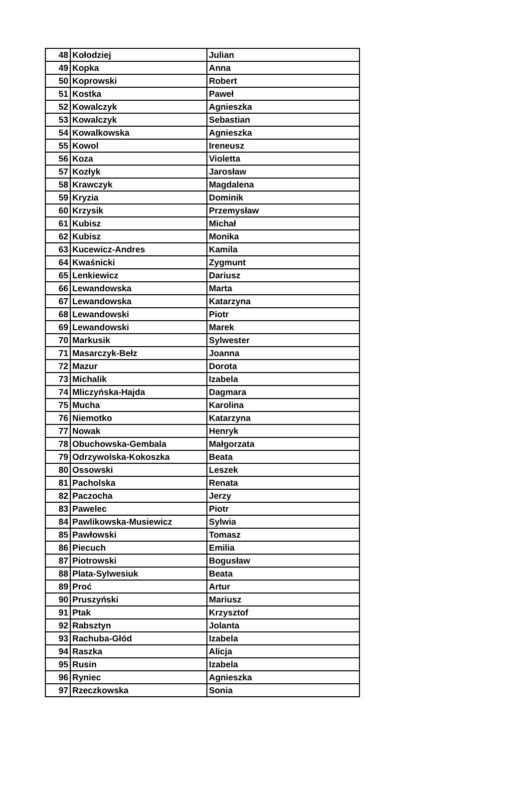| 48 | Kołodziej | Julian |
| 49 | Kopka | Anna |
| 50 | Koprowski | Robert |
| 51 | Kostka | Paweł |
| 52 | Kowalczyk | Agnieszka |
| 53 | Kowalczyk | Sebastian |
| 54 | Kowalkowska | Agnieszka |
| 55 | Kowol | Ireneusz |
| 56 | Koza | Violetta |
| 57 | Kozłyk | Jarosław |
| 58 | Krawczyk | Magdalena |
| 59 | Kryzia | Dominik |
| 60 | Krzysik | Przemysław |
| 61 | Kubisz | Michał |
| 62 | Kubisz | Monika |
| 63 | Kucewicz-Andres | Kamila |
| 64 | Kwaśnicki | Zygmunt |
| 65 | Lenkiewicz | Dariusz |
| 66 | Lewandowska | Marta |
| 67 | Lewandowska | Katarzyna |
| 68 | Lewandowski | Piotr |
| 69 | Lewandowski | Marek |
| 70 | Markusik | Sylwester |
| 71 | Masarczyk-Bełz | Joanna |
| 72 | Mazur | Dorota |
| 73 | Michalik | Izabela |
| 74 | Mliczyńska-Hajda | Dagmara |
| 75 | Mucha | Karolina |
| 76 | Niemotko | Katarzyna |
| 77 | Nowak | Henryk |
| 78 | Obuchowska-Gembala | Małgorzata |
| 79 | Odrzywolska-Kokoszka | Beata |
| 80 | Ossowski | Leszek |
| 81 | Pacholska | Renata |
| 82 | Paczocha | Jerzy |
| 83 | Pawelec | Piotr |
| 84 | Pawlikowska-Musiewicz | Sylwia |
| 85 | Pawłowski | Tomasz |
| 86 | Piecuch | Emilia |
| 87 | Piotrowski | Bogusław |
| 88 | Plata-Sylwesiuk | Beata |
| 89 | Proć | Artur |
| 90 | Pruszyński | Mariusz |
| 91 | Ptak | Krzysztof |
| 92 | Rabsztyn | Jolanta |
| 93 | Rachuba-Głód | Izabela |
| 94 | Raszka | Alicja |
| 95 | Rusin | Izabela |
| 96 | Ryniec | Agnieszka |
| 97 | Rzeczkowska | Sonia |